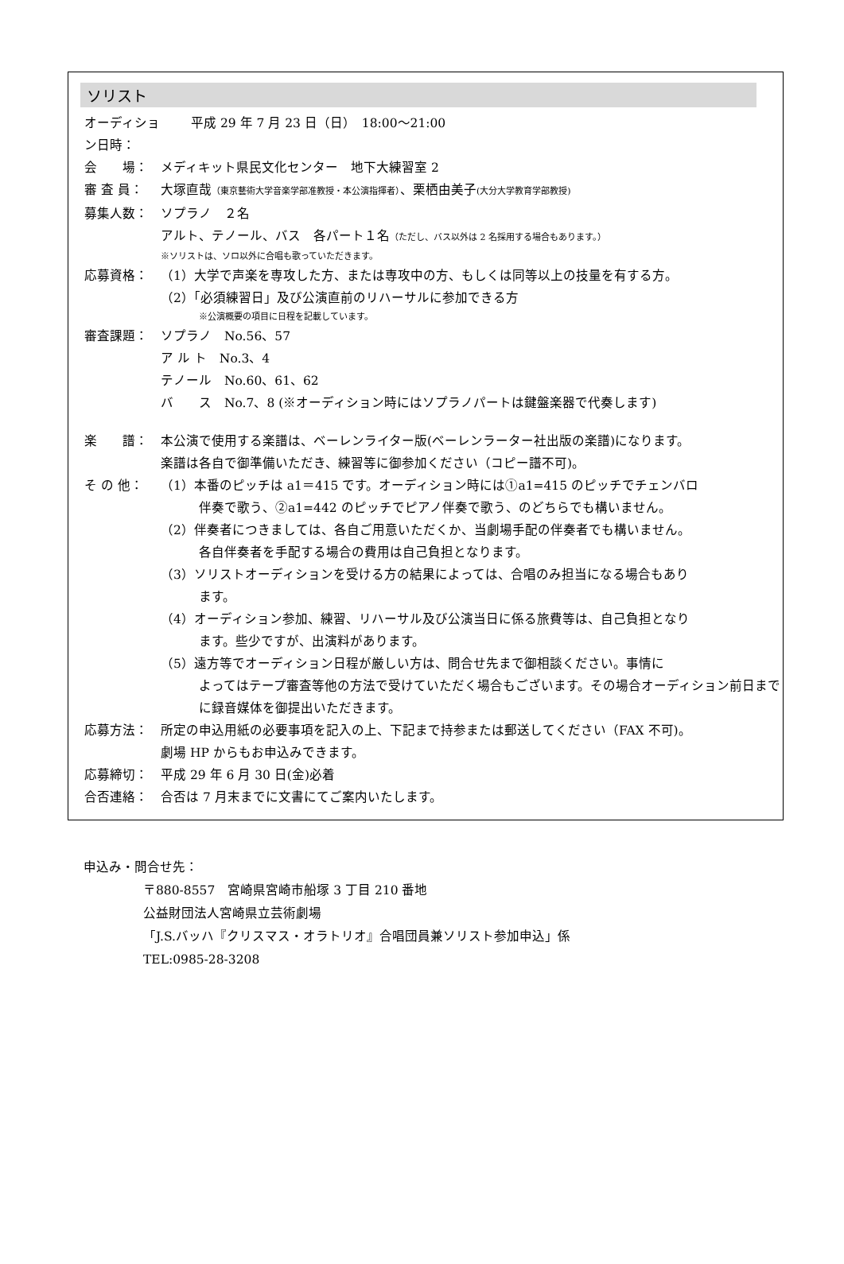ソリスト
オーディション日時：
平成 29 年 7 月 23 日（日）　18:00～21:00
会　　場： メディキット県民文化センター　地下大練習室 2
審 査 員： 大塚直哉（東京藝術大学音楽学部准教授・本公演指揮者）、栗栖由美子(大分大学教育学部教授)
募集人数： ソプラノ　２名
アルト、テノール、バス　各パート１名（ただし、バス以外は 2 名採用する場合もあります。）
※ソリストは、ソロ以外に合唱も歌っていただきます。
応募資格： （1）大学で声楽を専攻した方、または専攻中の方、もしくは同等以上の技量を有する方。
（2）「必須練習日」及び公演直前のリハーサルに参加できる方
※公演概要の項目に日程を記載しています。
審査課題： ソプラノ　No.56、57
ア ル ト　No.3、4
テノール　No.60、61、62
バ　　ス　No.7、8 (※オーディション時にはソプラノパートは鍵盤楽器で代奏します)
楽　　譜： 本公演で使用する楽譜は、ベーレンライター版(ベーレンラーター社出版の楽譜)になります。
楽譜は各自で御準備いただき、練習等に御参加ください（コピー譜不可)。
そ の 他： （1）本番のピッチは a1＝415 です。オーディション時には①a1=415 のピッチでチェンバロ
伴奏で歌う、②a1=442 のピッチでピアノ伴奏で歌う、のどちらでも構いません。
（2）伴奏者につきましては、各自ご用意いただくか、当劇場手配の伴奏者でも構いません。
各自伴奏者を手配する場合の費用は自己負担となります。
（3）ソリストオーディションを受ける方の結果によっては、合唱のみ担当になる場合もあり
ます。
（4）オーディション参加、練習、リハーサル及び公演当日に係る旅費等は、自己負担となり
ます。些少ですが、出演料があります。
（5）遠方等でオーディション日程が厳しい方は、問合せ先まで御相談ください。事情に
よってはテープ審査等他の方法で受けていただく場合もございます。その場合オーディション前日までに録音媒体を御提出いただきます。
応募方法： 所定の申込用紙の必要事項を記入の上、下記まで持参または郵送してください（FAX 不可)。
劇場 HP からもお申込みできます。
応募締切： 平成 29 年 6 月 30 日(金)必着
合否連絡： 合否は 7 月末までに文書にてご案内いたします。
申込み・問合せ先：
〒880-8557　宮崎県宮崎市船塚 3 丁目 210 番地
公益財団法人宮崎県立芸術劇場
「J.S.バッハ『クリスマス・オラトリオ』合唱団員兼ソリスト参加申込」係
TEL:0985-28-3208